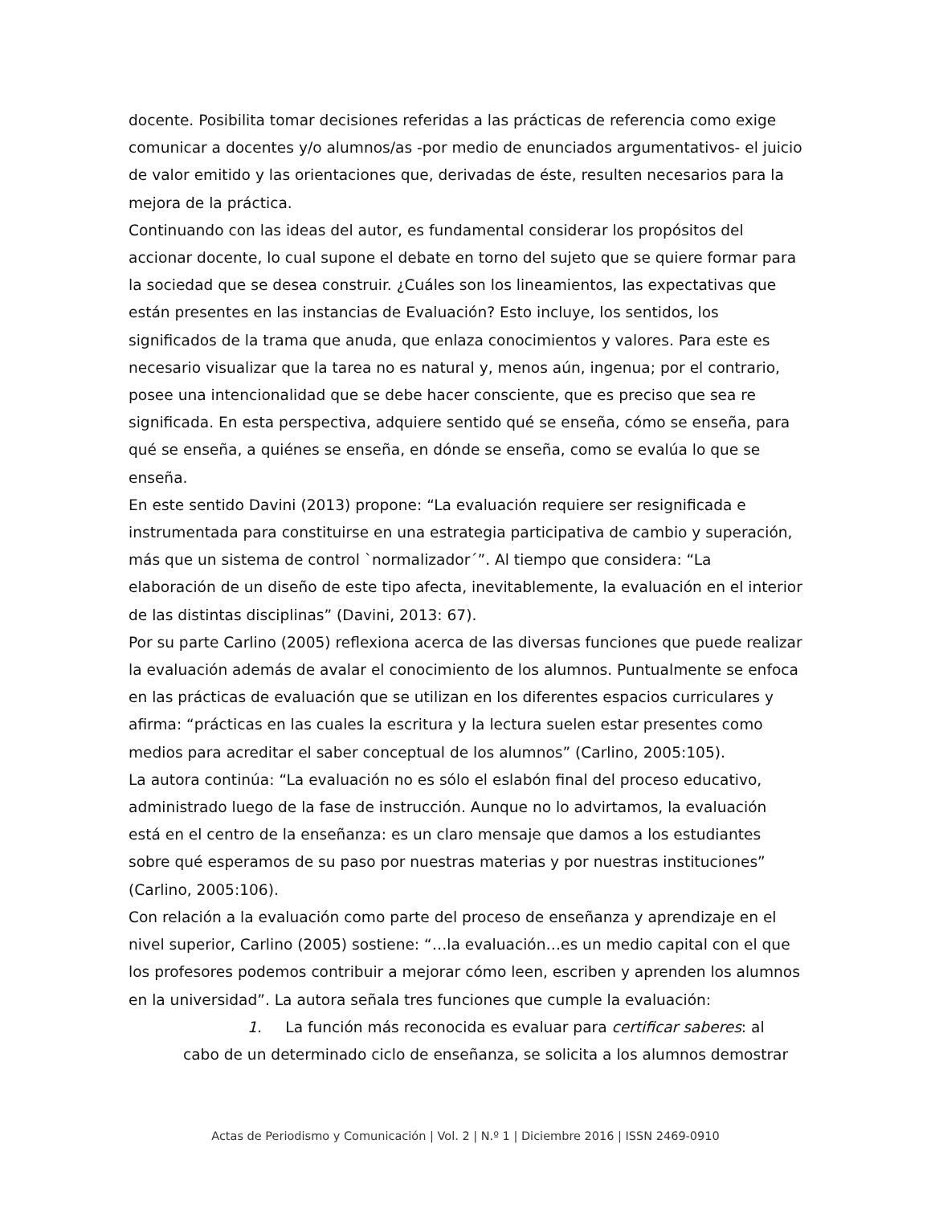docente. Posibilita tomar decisiones referidas a las prácticas de referencia como exige comunicar a docentes y/o alumnos/as -por medio de enunciados argumentativos- el juicio de valor emitido y las orientaciones que, derivadas de éste, resulten necesarios para la mejora de la práctica.
Continuando con las ideas del autor, es fundamental considerar los propósitos del accionar docente, lo cual supone el debate en torno del sujeto que se quiere formar para la sociedad que se desea construir. ¿Cuáles son los lineamientos, las expectativas que están presentes en las instancias de Evaluación? Esto incluye, los sentidos, los significados de la trama que anuda, que enlaza conocimientos y valores. Para este es necesario visualizar que la tarea no es natural y, menos aún, ingenua; por el contrario, posee una intencionalidad que se debe hacer consciente, que es preciso que sea re significada. En esta perspectiva, adquiere sentido qué se enseña, cómo se enseña, para qué se enseña, a quiénes se enseña, en dónde se enseña, como se evalúa lo que se enseña.
En este sentido Davini (2013) propone: “La evaluación requiere ser resignificada e instrumentada para constituirse en una estrategia participativa de cambio y superación, más que un sistema de control `normalizador´”. Al tiempo que considera: “La elaboración de un diseño de este tipo afecta, inevitablemente, la evaluación en el interior de las distintas disciplinas” (Davini, 2013: 67).
Por su parte Carlino (2005) reflexiona acerca de las diversas funciones que puede realizar la evaluación además de avalar el conocimiento de los alumnos. Puntualmente se enfoca en las prácticas de evaluación que se utilizan en los diferentes espacios curriculares y afirma: “prácticas en las cuales la escritura y la lectura suelen estar presentes como medios para acreditar el saber conceptual de los alumnos” (Carlino, 2005:105).
La autora continúa: “La evaluación no es sólo el eslabón final del proceso educativo, administrado luego de la fase de instrucción. Aunque no lo advirtamos, la evaluación está en el centro de la enseñanza: es un claro mensaje que damos a los estudiantes sobre qué esperamos de su paso por nuestras materias y por nuestras instituciones” (Carlino, 2005:106).
Con relación a la evaluación como parte del proceso de enseñanza y aprendizaje en el nivel superior, Carlino (2005) sostiene: “…la evaluación…es un medio capital con el que los profesores podemos contribuir a mejorar cómo leen, escriben y aprenden los alumnos en la universidad”. La autora señala tres funciones que cumple la evaluación:
1. La función más reconocida es evaluar para certificar saberes: al cabo de un determinado ciclo de enseñanza, se solicita a los alumnos demostrar
Actas de Periodismo y Comunicación | Vol. 2 | N.º 1 | Diciembre 2016 | ISSN 2469-0910